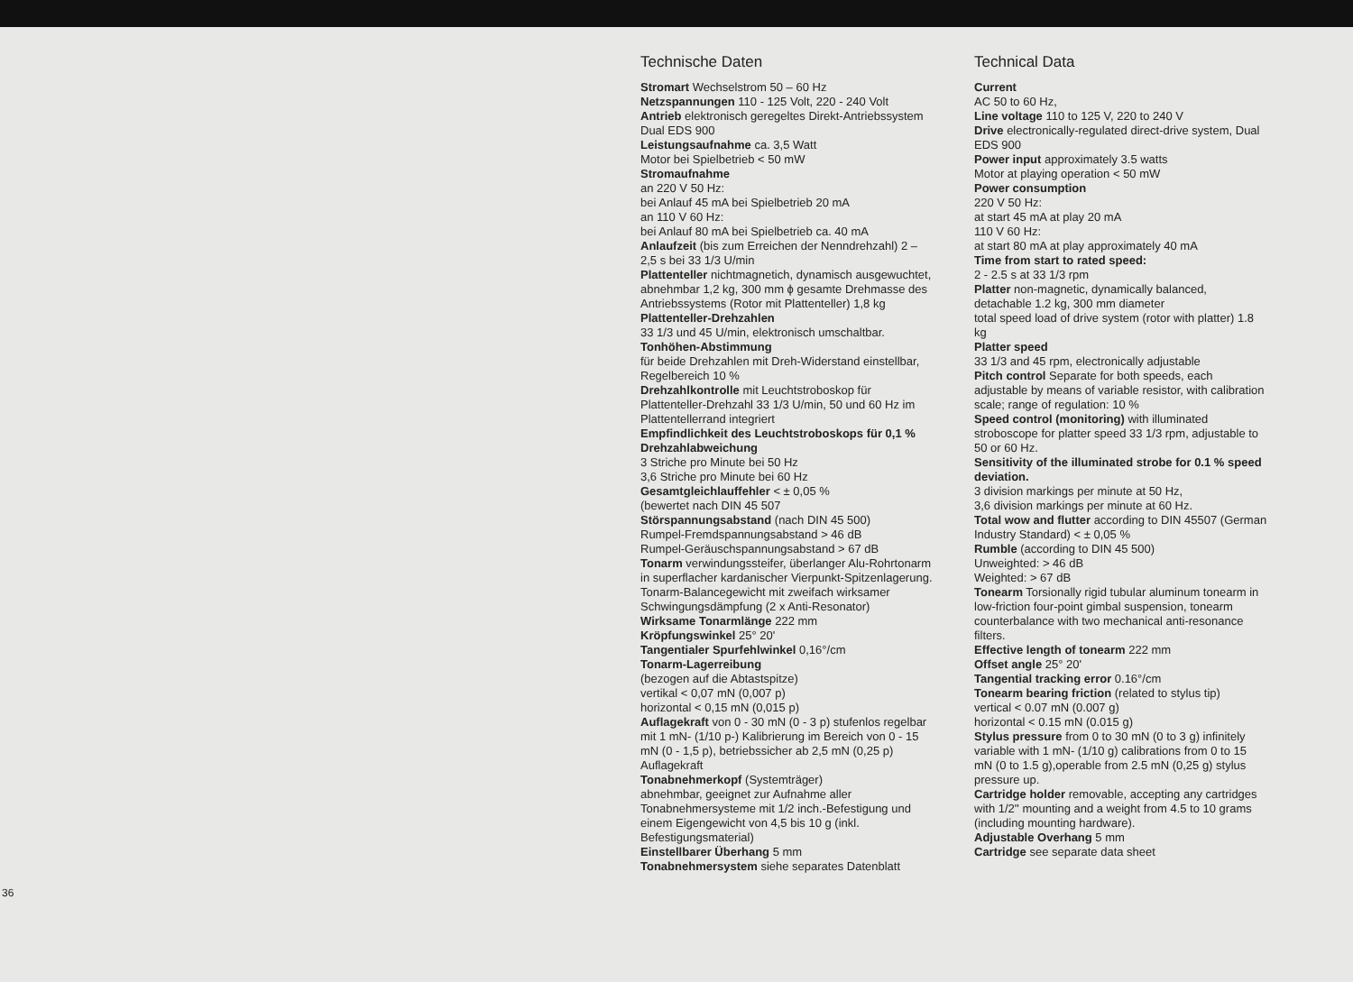36
Technische Daten
Stromart Wechselstrom 50 – 60 Hz
Netzspannungen 110 - 125 Volt, 220 - 240 Volt
Antrieb elektronisch geregeltes Direkt-Antriebssystem Dual EDS 900
Leistungsaufnahme ca. 3,5 Watt
Motor bei Spielbetrieb < 50 mW
Stromaufnahme
an 220 V 50 Hz:
bei Anlauf 45 mA bei Spielbetrieb 20 mA
an 110 V 60 Hz:
bei Anlauf 80 mA bei Spielbetrieb ca. 40 mA
Anlaufzeit (bis zum Erreichen der Nenndrehzahl) 2 – 2,5 s bei 33 1/3 U/min
Plattenteller nichtmagnetich, dynamisch ausgewuchtet, abnehmbar 1,2 kg, 300 mm ϕ gesamte Drehmasse des Antriebssystems (Rotor mit Plattenteller) 1,8 kg
Plattenteller-Drehzahlen
33 1/3 und 45 U/min, elektronisch umschaltbar.
Tonhöhen-Abstimmung
für beide Drehzahlen mit Dreh-Widerstand einstellbar, Regelbereich 10 %
Drehzahlkontrolle mit Leuchtstroboskop für Plattenteller-Drehzahl 33 1/3 U/min, 50 und 60 Hz im Plattentellerrand integriert
Empfindlichkeit des Leuchtstroboskops für 0,1 % Drehzahlabweichung
3 Striche pro Minute bei 50 Hz
3,6 Striche pro Minute bei 60 Hz
Gesamtgleichlauffehler < ± 0,05 %
(bewertet nach DIN 45 507
Störspannungsabstand (nach DIN 45 500)
Rumpel-Fremdspannungsabstand > 46 dB
Rumpel-Geräuschspannungsabstand > 67 dB
Tonarm verwindungssteifer, überlanger Alu-Rohrtonarm in superflacher kardanischer Vierpunkt-Spitzenlagerung. Tonarm-Balancegewicht mit zweifach wirksamer Schwingungsdämpfung (2 x Anti-Resonator)
Wirksame Tonarmlänge 222 mm
Kröpfungswinkel 25° 20'
Tangentialer Spurfehlwinkel 0,16°/cm
Tonarm-Lagerreibung
(bezogen auf die Abtastspitze)
vertikal < 0,07 mN (0,007 p)
horizontal < 0,15 mN (0,015 p)
Auflagekraft von 0 - 30 mN (0 - 3 p) stufenlos regelbar mit 1 mN- (1/10 p-) Kalibrierung im Bereich von 0 - 15 mN (0 - 1,5 p), betriebssicher ab 2,5 mN (0,25 p) Auflagekraft
Tonabnehmerkopf (Systemträger)
abnehmbar, geeignet zur Aufnahme aller Tonabnehmersysteme mit 1/2 inch.-Befestigung und einem Eigengewicht von 4,5 bis 10 g (inkl. Befestigungsmaterial)
Einstellbarer Überhang 5 mm
Tonabnehmersystem siehe separates Datenblatt
Technical Data
Current
AC 50 to 60 Hz,
Line voltage 110 to 125 V, 220 to 240 V
Drive electronically-regulated direct-drive system, Dual EDS 900
Power input approximately 3.5 watts
Motor at playing operation < 50 mW
Power consumption
220 V 50 Hz:
at start 45 mA at play 20 mA
110 V 60 Hz:
at start 80 mA at play approximately 40 mA
Time from start to rated speed:
2 - 2.5 s at 33 1/3 rpm
Platter non-magnetic, dynamically balanced, detachable 1.2 kg, 300 mm diameter
total speed load of drive system (rotor with platter) 1.8 kg
Platter speed
33 1/3 and 45 rpm, electronically adjustable
Pitch control Separate for both speeds, each adjustable by means of variable resistor, with calibration scale; range of regulation: 10 %
Speed control (monitoring) with illuminated stroboscope for platter speed 33 1/3 rpm, adjustable to 50 or 60 Hz.
Sensitivity of the illuminated strobe for 0.1 % speed deviation.
3 division markings per minute at 50 Hz,
3,6 division markings per minute at 60 Hz.
Total wow and flutter according to DIN 45507 (German Industry Standard) < ± 0,05 %
Rumble (according to DIN 45 500)
Unweighted: > 46 dB
Weighted: > 67 dB
Tonearm Torsionally rigid tubular aluminum tonearm in low-friction four-point gimbal suspension, tonearm counterbalance with two mechanical anti-resonance filters.
Effective length of tonearm 222 mm
Offset angle 25° 20'
Tangential tracking error 0.16°/cm
Tonearm bearing friction (related to stylus tip)
vertical < 0.07 mN (0.007 g)
horizontal < 0.15 mN (0.015 g)
Stylus pressure from 0 to 30 mN (0 to 3 g) infinitely variable with 1 mN- (1/10 g) calibrations from 0 to 15 mN (0 to 1.5 g),operable from 2.5 mN (0,25 g) stylus pressure up.
Cartridge holder removable, accepting any cartridges with 1/2'' mounting and a weight from 4.5 to 10 grams (including mounting hardware).
Adjustable Overhang 5 mm
Cartridge see separate data sheet